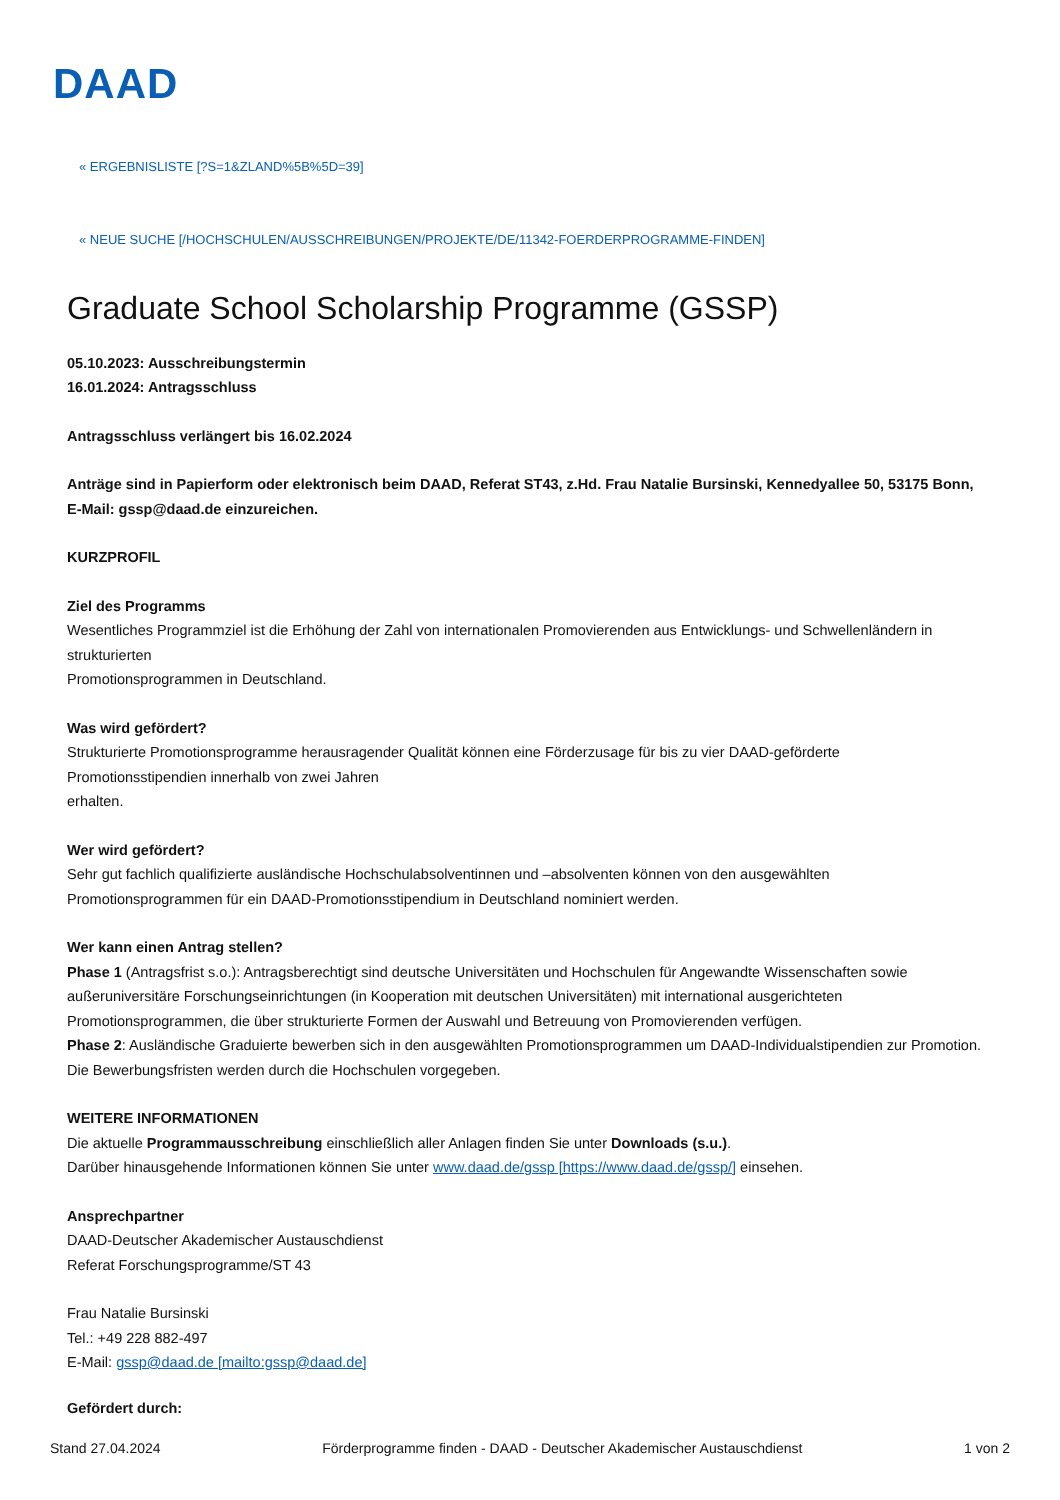DAAD
« ERGEBNISLISTE [?S=1&ZLAND%5B%5D=39]
« NEUE SUCHE [/HOCHSCHULEN/AUSSCHREIBUNGEN/PROJEKTE/DE/11342-FOERDERPROGRAMME-FINDEN]
Graduate School Scholarship Programme (GSSP)
05.10.2023: Ausschreibungstermin
16.01.2024: Antragsschluss
Antragsschluss verlängert bis 16.02.2024
Anträge sind in Papierform oder elektronisch beim DAAD, Referat ST43, z.Hd. Frau Natalie Bursinski, Kennedyallee 50, 53175 Bonn, E-Mail: gssp@daad.de einzureichen.
KURZPROFIL
Ziel des Programms
Wesentliches Programmziel ist die Erhöhung der Zahl von internationalen Promovierenden aus Entwicklungs- und Schwellenländern in strukturierten
Promotionsprogrammen in Deutschland.
Was wird gefördert?
Strukturierte Promotionsprogramme herausragender Qualität können eine Förderzusage für bis zu vier DAAD-geförderte
Promotionsstipendien innerhalb von zwei Jahren
erhalten.
Wer wird gefördert?
Sehr gut fachlich qualifizierte ausländische Hochschulabsolventinnen und –absolventen können von den ausgewählten Promotionsprogrammen für ein DAAD-Promotionsstipendium in Deutschland nominiert werden.
Wer kann einen Antrag stellen?
Phase 1 (Antragsfrist s.o.): Antragsberechtigt sind deutsche Universitäten und Hochschulen für Angewandte Wissenschaften sowie außeruniversitäre Forschungseinrichtungen (in Kooperation mit deutschen Universitäten) mit international ausgerichteten Promotionsprogrammen, die über strukturierte Formen der Auswahl und Betreuung von Promovierenden verfügen.
Phase 2: Ausländische Graduierte bewerben sich in den ausgewählten Promotionsprogrammen um DAAD-Individualstipendien zur Promotion. Die Bewerbungsfristen werden durch die Hochschulen vorgegeben.
WEITERE INFORMATIONEN
Die aktuelle Programmausschreibung einschließlich aller Anlagen finden Sie unter Downloads (s.u.).
Darüber hinausgehende Informationen können Sie unter www.daad.de/gssp [https://www.daad.de/gssp/] einsehen.
Ansprechpartner
DAAD-Deutscher Akademischer Austauschdienst
Referat Forschungsprogramme/ST 43
Frau Natalie Bursinski
Tel.: +49 228 882-497
E-Mail: gssp@daad.de [mailto:gssp@daad.de]
Gefördert durch:
Stand 27.04.2024 Förderprogramme finden - DAAD - Deutscher Akademischer Austauschdienst 1 von 2